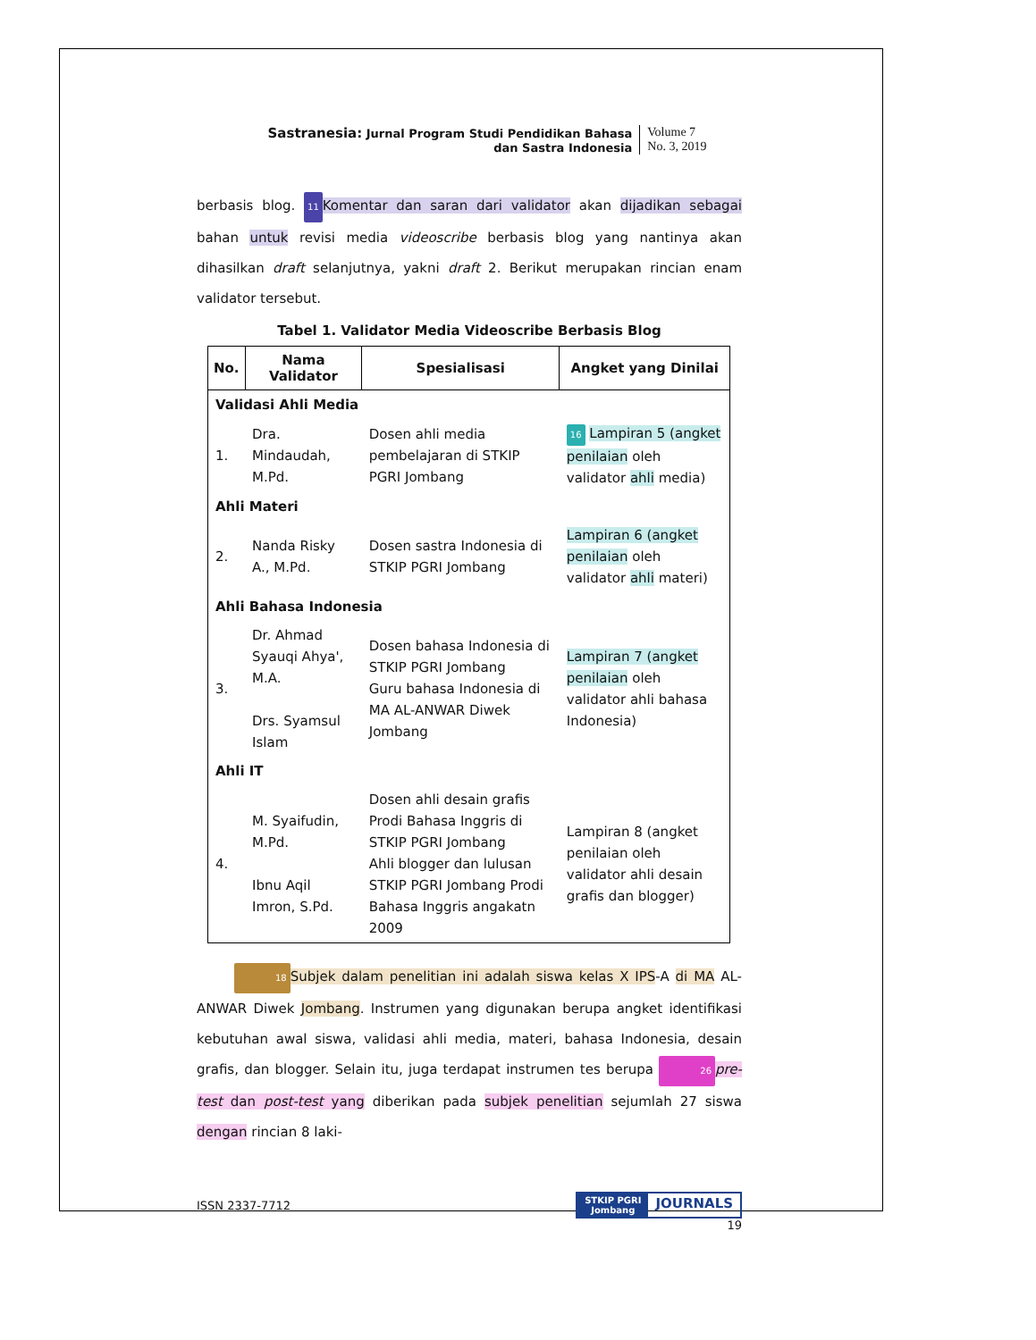Sastranesia: Jurnal Program Studi Pendidikan Bahasa
dan Sastra Indonesia
Volume 7
No. 3, 2019
berbasis blog. 11 Komentar dan saran dari validator akan dijadikan sebagai bahan untuk revisi media videoscribe berbasis blog yang nantinya akan dihasilkan draft selanjutnya, yakni draft 2. Berikut merupakan rincian enam validator tersebut.
Tabel 1. Validator Media Videoscribe Berbasis Blog
| No. | Nama Validator | Spesialisasi | Angket yang Dinilai |
| --- | --- | --- | --- |
| Validasi Ahli Media | | | |
| 1. | Dra. Mindaudah, M.Pd. | Dosen ahli media pembelajaran di STKIP PGRI Jombang | 16 Lampiran 5 (angket penilaian oleh validator ahli media) |
| Ahli Materi | | | |
| 2. | Nanda Risky A., M.Pd. | Dosen sastra Indonesia di STKIP PGRI Jombang | Lampiran 6 (angket penilaian oleh validator ahli materi) |
| Ahli Bahasa Indonesia | | | |
| 3. | Dr. Ahmad Syauqi Ahya', M.A. Drs. Syamsul Islam | Dosen bahasa Indonesia di STKIP PGRI Jombang Guru bahasa Indonesia di MA AL-ANWAR Diwek Jombang | Lampiran 7 (angket penilaian oleh validator ahli bahasa Indonesia) |
| Ahli IT | | | |
| 4. | M. Syaifudin, M.Pd. Ibnu Aqil Imron, S.Pd. | Dosen ahli desain grafis Prodi Bahasa Inggris di STKIP PGRI Jombang Ahli blogger dan lulusan STKIP PGRI Jombang Prodi Bahasa Inggris angakatn 2009 | Lampiran 8 (angket penilaian oleh validator ahli desain grafis dan blogger) |
18 Subjek dalam penelitian ini adalah siswa kelas X IPS-A di MA AL-ANWAR Diwek Jombang. Instrumen yang digunakan berupa angket identifikasi kebutuhan awal siswa, validasi ahli media, materi, bahasa Indonesia, desain grafis, dan blogger. Selain itu, juga terdapat instrumen tes berupa 26 pre-test dan post-test yang diberikan pada subjek penelitian sejumlah 27 siswa dengan rincian 8 laki-
ISSN 2337-7712
STKIP PGRI
Jombang JOURNALS
19